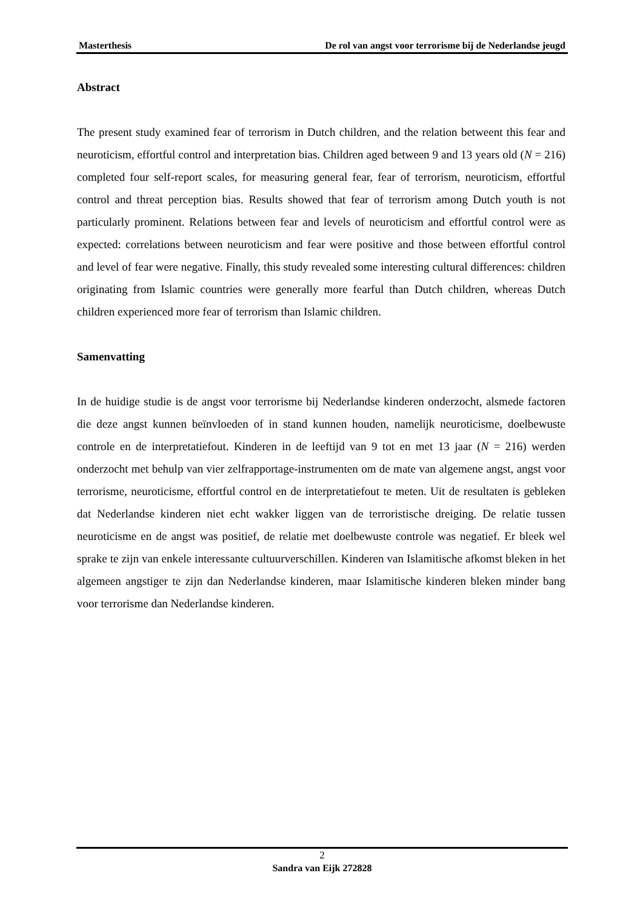Masterthesis De rol van angst voor terrorisme bij de Nederlandse jeugd
Abstract
The present study examined fear of terrorism in Dutch children, and the relation betweent this fear and neuroticism, effortful control and interpretation bias. Children aged between 9 and 13 years old (N = 216) completed four self-report scales, for measuring general fear, fear of terrorism, neuroticism, effortful control and threat perception bias. Results showed that fear of terrorism among Dutch youth is not particularly prominent. Relations between fear and levels of neuroticism and effortful control were as expected: correlations between neuroticism and fear were positive and those between effortful control and level of fear were negative. Finally, this study revealed some interesting cultural differences: children originating from Islamic countries were generally more fearful than Dutch children, whereas Dutch children experienced more fear of terrorism than Islamic children.
Samenvatting
In de huidige studie is de angst voor terrorisme bij Nederlandse kinderen onderzocht, alsmede factoren die deze angst kunnen beïnvloeden of in stand kunnen houden, namelijk neuroticisme, doelbewuste controle en de interpretatiefout. Kinderen in de leeftijd van 9 tot en met 13 jaar (N = 216) werden onderzocht met behulp van vier zelfrapportage-instrumenten om de mate van algemene angst, angst voor terrorisme, neuroticisme, effortful control en de interpretatiefout te meten. Uit de resultaten is gebleken dat Nederlandse kinderen niet echt wakker liggen van de terroristische dreiging. De relatie tussen neuroticisme en de angst was positief, de relatie met doelbewuste controle was negatief. Er bleek wel sprake te zijn van enkele interessante cultuurverschillen. Kinderen van Islamitische afkomst bleken in het algemeen angstiger te zijn dan Nederlandse kinderen, maar Islamitische kinderen bleken minder bang voor terrorisme dan Nederlandse kinderen.
2
Sandra van Eijk 272828